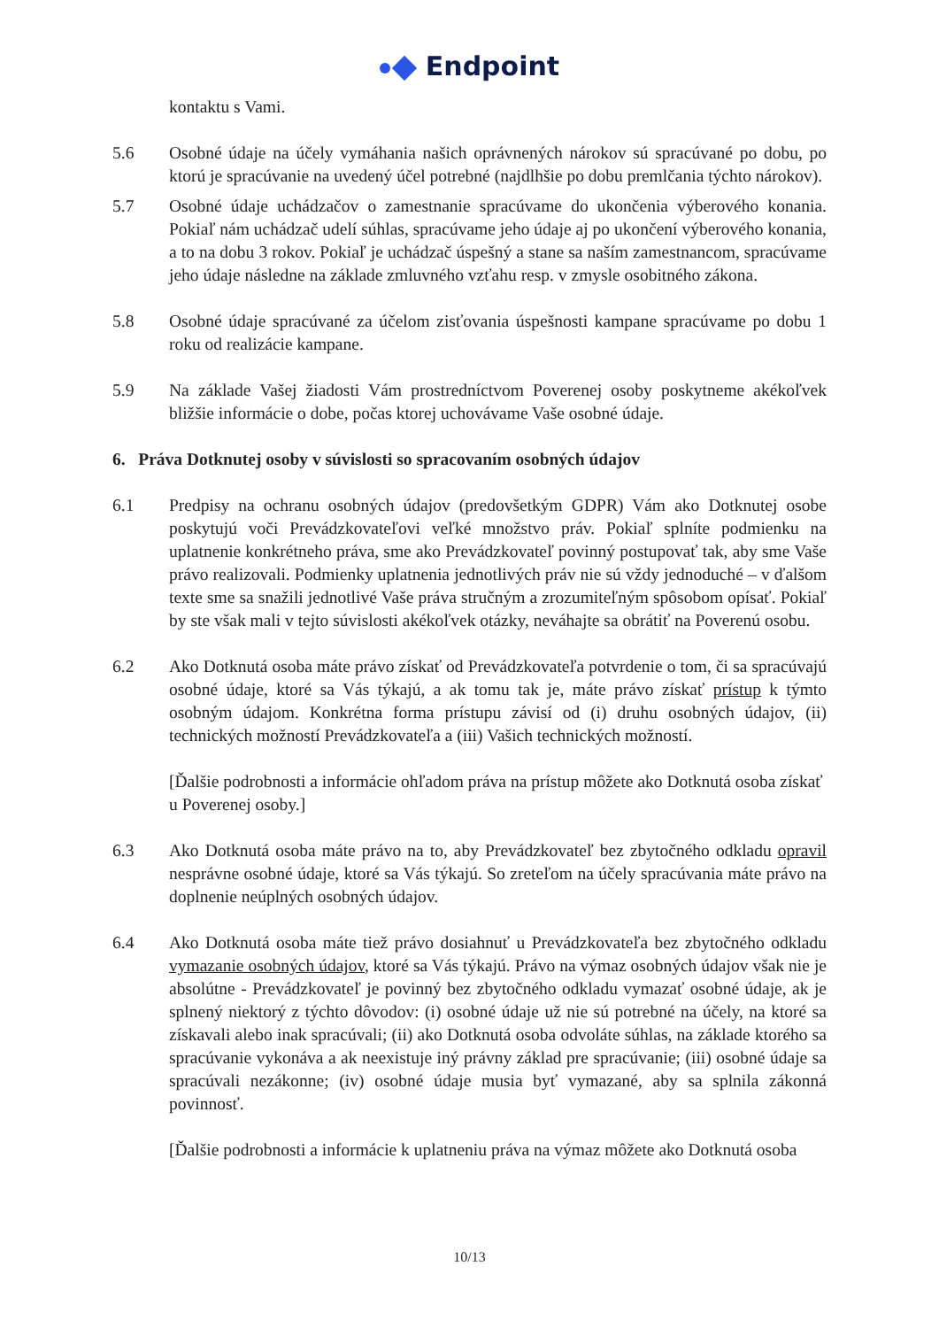Endpoint
kontaktu s Vami.
5.6 Osobné údaje na účely vymáhania našich oprávnených nárokov sú spracúvané po dobu, po ktorú je spracúvanie na uvedený účel potrebné (najdlhšie po dobu premlčania týchto nárokov).
5.7 Osobné údaje uchádzačov o zamestnanie spracúvame do ukončenia výberového konania. Pokiaľ nám uchádzač udelí súhlas, spracúvame jeho údaje aj po ukončení výberového konania, a to na dobu 3 rokov. Pokiaľ je uchádzač úspešný a stane sa naším zamestnancom, spracúvame jeho údaje následne na základe zmluvného vzťahu resp. v zmysle osobitného zákona.
5.8 Osobné údaje spracúvané za účelom zisťovania úspešnosti kampane spracúvame po dobu 1 roku od realizácie kampane.
5.9 Na základe Vašej žiadosti Vám prostredníctvom Poverenej osoby poskytneme akékoľvek bližšie informácie o dobe, počas ktorej uchovávame Vaše osobné údaje.
6. Práva Dotknutej osoby v súvislosti so spracovaním osobných údajov
6.1 Predpisy na ochranu osobných údajov (predovšetkým GDPR) Vám ako Dotknutej osobe poskytujú voči Prevádzkovateľovi veľké množstvo práv. Pokiaľ splníte podmienku na uplatnenie konkrétneho práva, sme ako Prevádzkovateľ povinný postupovať tak, aby sme Vaše právo realizovali. Podmienky uplatnenia jednotlivých práv nie sú vždy jednoduché – v ďalšom texte sme sa snažili jednotlivé Vaše práva stručným a zrozumiteľným spôsobom opísať. Pokiaľ by ste však mali v tejto súvislosti akékoľvek otázky, neváhajte sa obrátiť na Poverenú osobu.
6.2 Ako Dotknutá osoba máte právo získať od Prevádzkovateľa potvrdenie o tom, či sa spracúvajú osobné údaje, ktoré sa Vás týkajú, a ak tomu tak je, máte právo získať prístup k týmto osobným údajom. Konkrétna forma prístupu závisí od (i) druhu osobných údajov, (ii) technických možností Prevádzkovateľa a (iii) Vašich technických možností.
[Ďalšie podrobnosti a informácie ohľadom práva na prístup môžete ako Dotknutá osoba získať u Poverenej osoby.]
6.3 Ako Dotknutá osoba máte právo na to, aby Prevádzkovateľ bez zbytočného odkladu opravil nesprávne osobné údaje, ktoré sa Vás týkajú. So zreteľom na účely spracúvania máte právo na doplnenie neúplných osobných údajov.
6.4 Ako Dotknutá osoba máte tiež právo dosiahnuť u Prevádzkovateľa bez zbytočného odkladu vymazanie osobných údajov, ktoré sa Vás týkajú. Právo na výmaz osobných údajov však nie je absolútne - Prevádzkovateľ je povinný bez zbytočného odkladu vymazať osobné údaje, ak je splnený niektorý z týchto dôvodov: (i) osobné údaje už nie sú potrebné na účely, na ktoré sa získavali alebo inak spracúvali; (ii) ako Dotknutá osoba odvoláte súhlas, na základe ktorého sa spracúvanie vykonáva a ak neexistuje iný právny základ pre spracúvanie; (iii) osobné údaje sa spracúvali nezákonne; (iv) osobné údaje musia byť vymazané, aby sa splnila zákonná povinnosť.
[Ďalšie podrobnosti a informácie k uplatneniu práva na výmaz môžete ako Dotknutá osoba
10/13